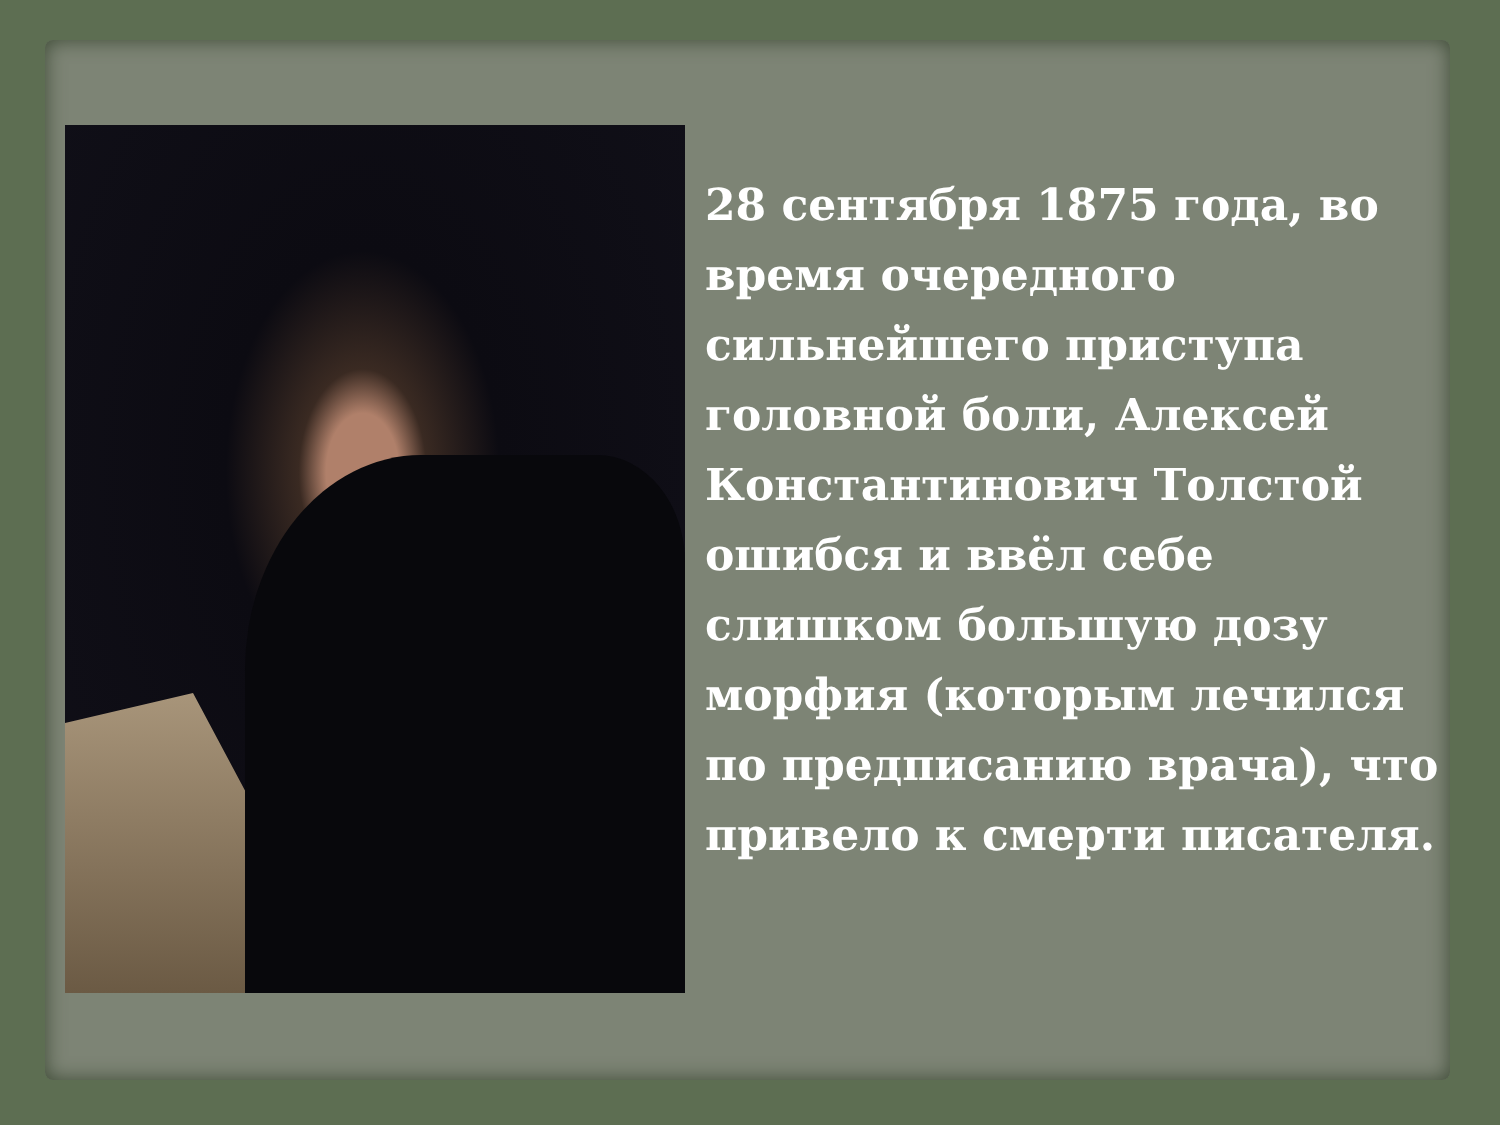28 сентября 1875 года, во время очередного сильнейшего приступа головной боли, Алексей Константинович Толстой ошибся и ввёл себе слишком большую дозу морфия (которым лечился по предписанию врача), что привело к смерти писателя.